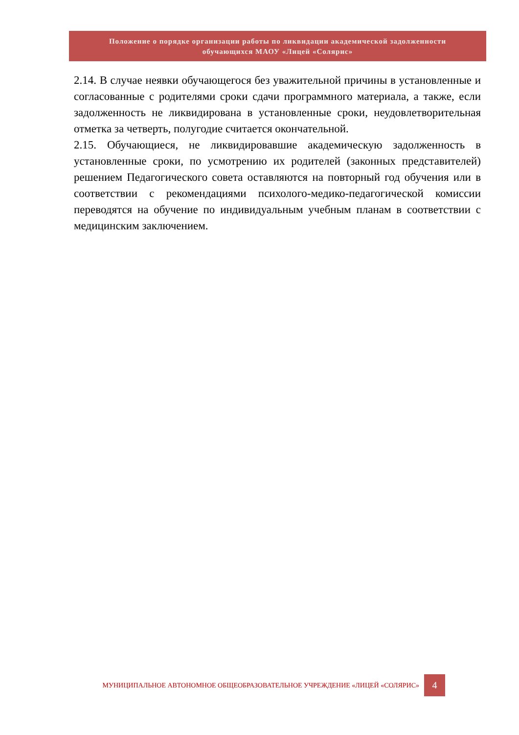Положение о порядке организации работы по ликвидации академической задолженности
обучающихся МАОУ «Лицей «Солярис»
2.14. В случае неявки обучающегося без уважительной причины в установленные и согласованные с родителями сроки сдачи программного материала, а также, если задолженность не ликвидирована в установленные сроки, неудовлетворительная отметка за четверть, полугодие считается окончательной.
2.15. Обучающиеся, не ликвидировавшие академическую задолженность в установленные сроки, по усмотрению их родителей (законных представителей) решением Педагогического совета оставляются на повторный год обучения или в соответствии с рекомендациями психолого-медико-педагогической комиссии переводятся на обучение по индивидуальным учебным планам в соответствии с медицинским заключением.
МУНИЦИПАЛЬНОЕ АВТОНОМНОЕ ОБЩЕОБРАЗОВАТЕЛЬНОЕ УЧРЕЖДЕНИЕ «ЛИЦЕЙ «СОЛЯРИС»
4